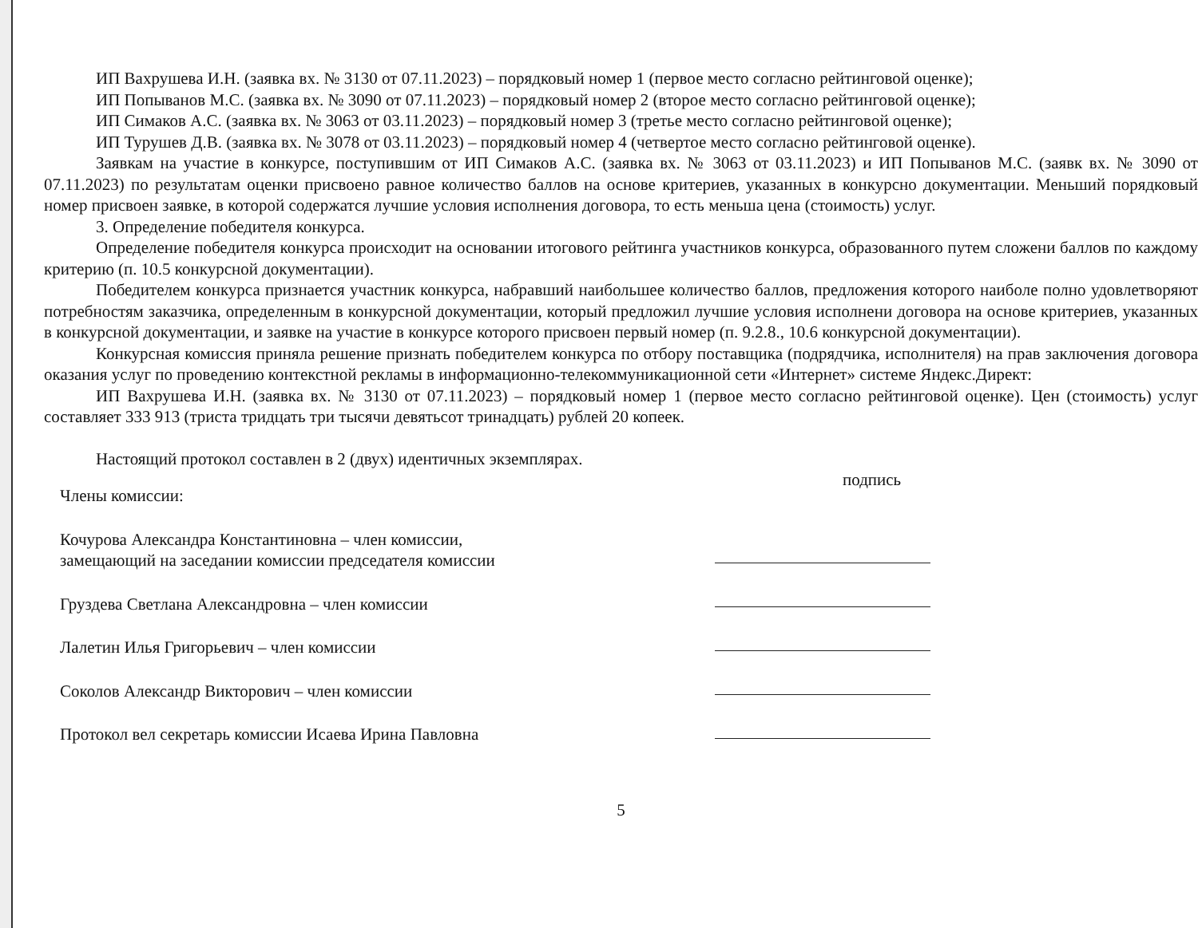ИП Вахрушева И.Н. (заявка вх. № 3130 от 07.11.2023) – порядковый номер 1 (первое место согласно рейтинговой оценке);
ИП Попыванов М.С. (заявка вх. № 3090 от 07.11.2023) – порядковый номер 2 (второе место согласно рейтинговой оценке);
ИП Симаков А.С. (заявка вх. № 3063 от 03.11.2023) – порядковый номер 3 (третье место согласно рейтинговой оценке);
ИП Турушев Д.В. (заявка вх. № 3078 от 03.11.2023) – порядковый номер 4 (четвертое место согласно рейтинговой оценке).
Заявкам на участие в конкурсе, поступившим от ИП Симаков А.С. (заявка вх. № 3063 от 03.11.2023) и ИП Попыванов М.С. (заявк вх. № 3090 от 07.11.2023) по результатам оценки присвоено равное количество баллов на основе критериев, указанных в конкурсно документации. Меньший порядковый номер присвоен заявке, в которой содержатся лучшие условия исполнения договора, то есть меньша цена (стоимость) услуг.
3. Определение победителя конкурса.
Определение победителя конкурса происходит на основании итогового рейтинга участников конкурса, образованного путем сложени баллов по каждому критерию (п. 10.5 конкурсной документации).
Победителем конкурса признается участник конкурса, набравший наибольшее количество баллов, предложения которого наиболе полно удовлетворяют потребностям заказчика, определенным в конкурсной документации, который предложил лучшие условия исполнени договора на основе критериев, указанных в конкурсной документации, и заявке на участие в конкурсе которого присвоен первый номер (п. 9.2.8., 10.6 конкурсной документации).
Конкурсная комиссия приняла решение признать победителем конкурса по отбору поставщика (подрядчика, исполнителя) на прав заключения договора оказания услуг по проведению контекстной рекламы в информационно-телекоммуникационной сети «Интернет» системе Яндекс.Директ:
ИП Вахрушева И.Н. (заявка вх. № 3130 от 07.11.2023) – порядковый номер 1 (первое место согласно рейтинговой оценке). Цен (стоимость) услуг составляет 333 913 (триста тридцать три тысячи девятьсот тринадцать) рублей 20 копеек.
Настоящий протокол составлен в 2 (двух) идентичных экземплярах.
Члены комиссии:
Кочурова Александра Константиновна – член комиссии,
замещающий на заседании комиссии председателя комиссии
Груздева Светлана Александровна – член комиссии
Лалетин Илья Григорьевич – член комиссии
Соколов Александр Викторович – член комиссии
Протокол вел секретарь комиссии Исаева Ирина Павловна
подпись
5